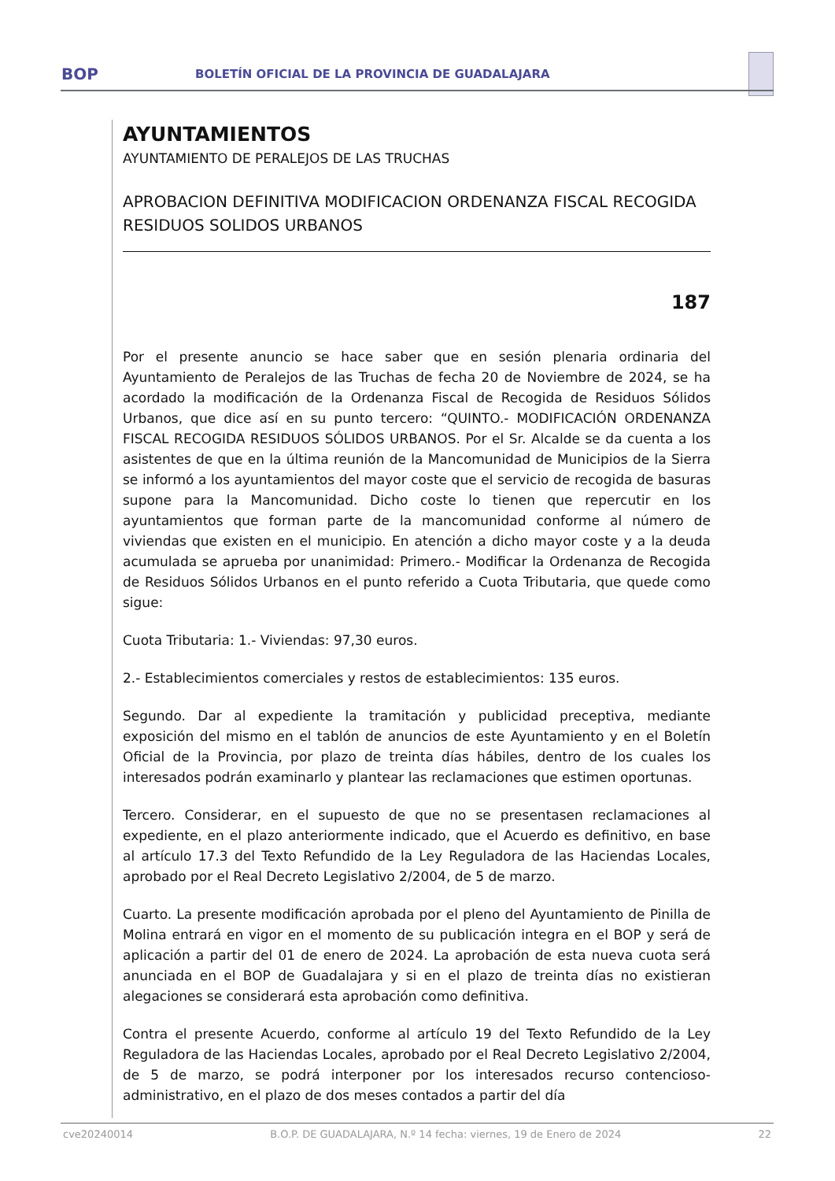BOP
BOLETÍN OFICIAL DE LA PROVINCIA DE GUADALAJARA
AYUNTAMIENTOS
AYUNTAMIENTO DE PERALEJOS DE LAS TRUCHAS
APROBACION DEFINITIVA MODIFICACION ORDENANZA FISCAL RECOGIDA RESIDUOS SOLIDOS URBANOS
187
Por el presente anuncio se hace saber que en sesión plenaria ordinaria del Ayuntamiento de Peralejos de las Truchas de fecha 20 de Noviembre de 2024, se ha acordado la modificación de la Ordenanza Fiscal de Recogida de Residuos Sólidos Urbanos, que dice así en su punto tercero: “QUINTO.- MODIFICACIÓN ORDENANZA FISCAL RECOGIDA RESIDUOS SÓLIDOS URBANOS. Por el Sr. Alcalde se da cuenta a los asistentes de que en la última reunión de la Mancomunidad de Municipios de la Sierra se informó a los ayuntamientos del mayor coste que el servicio de recogida de basuras supone para la Mancomunidad. Dicho coste lo tienen que repercutir en los ayuntamientos que forman parte de la mancomunidad conforme al número de viviendas que existen en el municipio. En atención a dicho mayor coste y a la deuda acumulada se aprueba por unanimidad: Primero.- Modificar la Ordenanza de Recogida de Residuos Sólidos Urbanos en el punto referido a Cuota Tributaria, que quede como sigue:
Cuota Tributaria: 1.- Viviendas: 97,30 euros.
2.- Establecimientos comerciales y restos de establecimientos: 135 euros.
Segundo. Dar al expediente la tramitación y publicidad preceptiva, mediante exposición del mismo en el tablón de anuncios de este Ayuntamiento y en el Boletín Oficial de la Provincia, por plazo de treinta días hábiles, dentro de los cuales los interesados podrán examinarlo y plantear las reclamaciones que estimen oportunas.
Tercero. Considerar, en el supuesto de que no se presentasen reclamaciones al expediente, en el plazo anteriormente indicado, que el Acuerdo es definitivo, en base al artículo 17.3 del Texto Refundido de la Ley Reguladora de las Haciendas Locales, aprobado por el Real Decreto Legislativo 2/2004, de 5 de marzo.
Cuarto. La presente modificación aprobada por el pleno del Ayuntamiento de Pinilla de Molina entrará en vigor en el momento de su publicación integra en el BOP y será de aplicación a partir del 01 de enero de 2024. La aprobación de esta nueva cuota será anunciada en el BOP de Guadalajara y si en el plazo de treinta días no existieran alegaciones se considerará esta aprobación como definitiva.
Contra el presente Acuerdo, conforme al artículo 19 del Texto Refundido de la Ley Reguladora de las Haciendas Locales, aprobado por el Real Decreto Legislativo 2/2004, de 5 de marzo, se podrá interponer por los interesados recurso contencioso-administrativo, en el plazo de dos meses contados a partir del día
cve20240014 B.O.P. DE GUADALAJARA, N.º 14 fecha: viernes, 19 de Enero de 2024 22